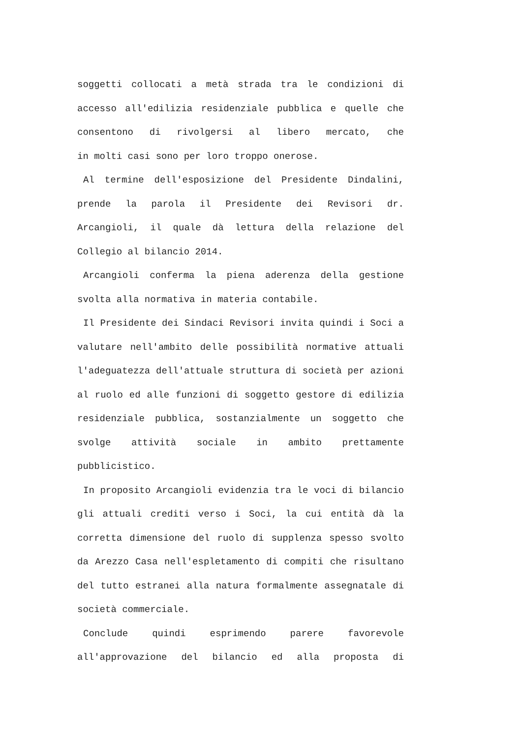soggetti collocati a metà strada tra le condizioni di accesso all'edilizia residenziale pubblica e quelle che consentono di rivolgersi al libero mercato, che
in molti casi sono per loro troppo onerose.
Al termine dell'esposizione del Presidente Dindalini, prende la parola il Presidente dei Revisori dr. Arcangioli, il quale dà lettura della relazione del
Collegio al bilancio 2014.
Arcangioli conferma la piena aderenza della gestione
svolta alla normativa in materia contabile.
Il Presidente dei Sindaci Revisori invita quindi i Soci a valutare nell'ambito delle possibilità normative attuali l'adeguatezza dell'attuale struttura di società per azioni al ruolo ed alle funzioni di soggetto gestore di edilizia residenziale pubblica, sostanzialmente un soggetto che svolge attività sociale in ambito prettamente
pubblicistico.
In proposito Arcangioli evidenzia tra le voci di bilancio gli attuali crediti verso i Soci, la cui entità dà la corretta dimensione del ruolo di supplenza spesso svolto da Arezzo Casa nell'espletamento di compiti che risultano del tutto estranei alla natura formalmente assegnatale di
società commerciale.
Conclude quindi esprimendo parere favorevole all'approvazione del bilancio ed alla proposta di